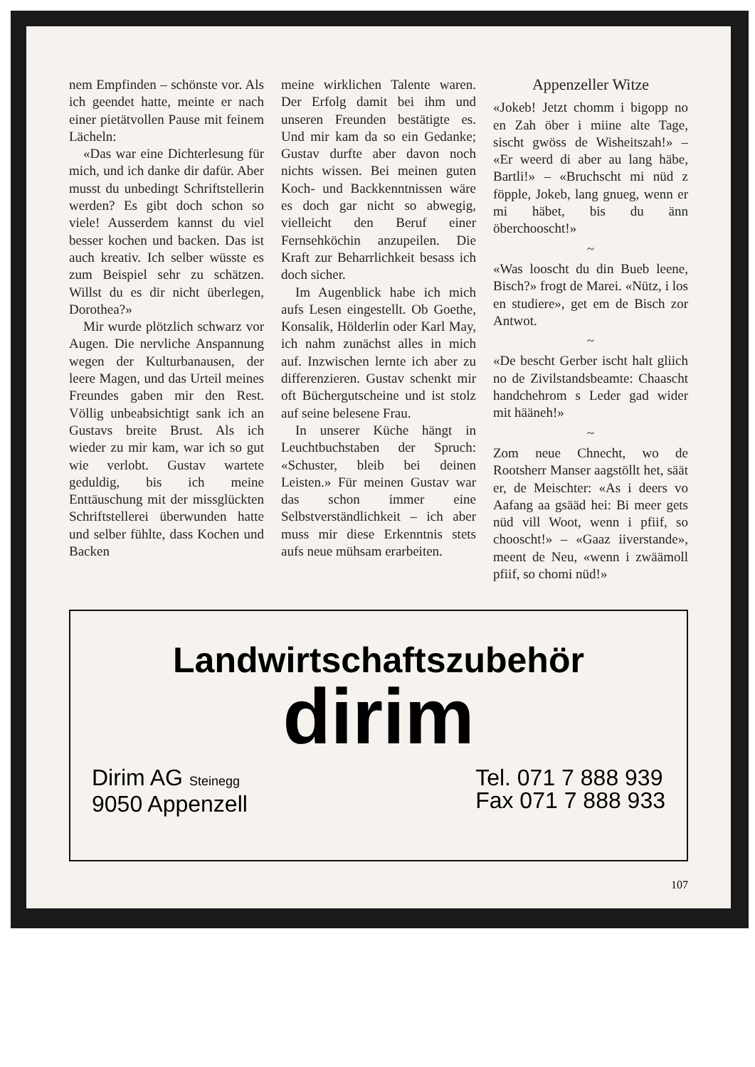nem Empfinden – schönste vor. Als ich geendet hatte, meinte er nach einer pietätvollen Pause mit feinem Lächeln:
«Das war eine Dichterlesung für mich, und ich danke dir dafür. Aber musst du unbedingt Schriftstellerin werden? Es gibt doch schon so viele! Ausserdem kannst du viel besser kochen und backen. Das ist auch kreativ. Ich selber wüsste es zum Beispiel sehr zu schätzen. Willst du es dir nicht überlegen, Dorothea?»
Mir wurde plötzlich schwarz vor Augen. Die nervliche Anspannung wegen der Kulturbanausen, der leere Magen, und das Urteil meines Freundes gaben mir den Rest. Völlig unbeabsichtigt sank ich an Gustavs breite Brust. Als ich wieder zu mir kam, war ich so gut wie verlobt. Gustav wartete geduldig, bis ich meine Enttäuschung mit der missglückten Schriftstellerei überwunden hatte und selber fühlte, dass Kochen und Backen
meine wirklichen Talente waren. Der Erfolg damit bei ihm und unseren Freunden bestätigte es. Und mir kam da so ein Gedanke; Gustav durfte aber davon noch nichts wissen. Bei meinen guten Koch- und Backkenntnissen wäre es doch gar nicht so abwegig, vielleicht den Beruf einer Fernsehköchin anzupeilen. Die Kraft zur Beharrlichkeit besass ich doch sicher.
Im Augenblick habe ich mich aufs Lesen eingestellt. Ob Goethe, Konsalik, Hölderlin oder Karl May, ich nahm zunächst alles in mich auf. Inzwischen lernte ich aber zu differenzieren. Gustav schenkt mir oft Büchergutscheine und ist stolz auf seine belesene Frau.
In unserer Küche hängt in Leuchtbuchstaben der Spruch: «Schuster, bleib bei deinen Leisten.» Für meinen Gustav war das schon immer eine Selbstverständlichkeit – ich aber muss mir diese Erkenntnis stets aufs neue mühsam erarbeiten.
Appenzeller Witze
«Jokeb! Jetzt chomm i bigopp no en Zah öber i miine alte Tage, sischt gwöss de Wisheitszah!» – «Er weerd di aber au lang häbe, Bartli!» – «Bruchscht mi nüd z föpple, Jokeb, lang gnueg, wenn er mi häbet, bis du änn öberchooscht!»
~
«Was looscht du din Bueb leene, Bisch?» frogt de Marei. «Nütz, i los en studiere», get em de Bisch zor Antwot.
~
«De bescht Gerber ischt halt gliich no de Zivilstandsbeamte: Chaascht handchehrom s Leder gad wider mit hääneh!»
~
Zom neue Chnecht, wo de Rootsherr Manser aagstöllt het, säät er, de Meischter: «As i deers vo Aafang aa gsääd hei: Bi meer gets nüd vill Woot, wenn i pfiif, so chooscht!» – «Gaaz iiverstande», meent de Neu, «wenn i zwäämoll pfiif, so chomi nüd!»
Landwirtschaftszubehör
dirim
Dirim AG Steinegg
9050 Appenzell
Tel. 071 7 888 939
Fax 071 7 888 933
107